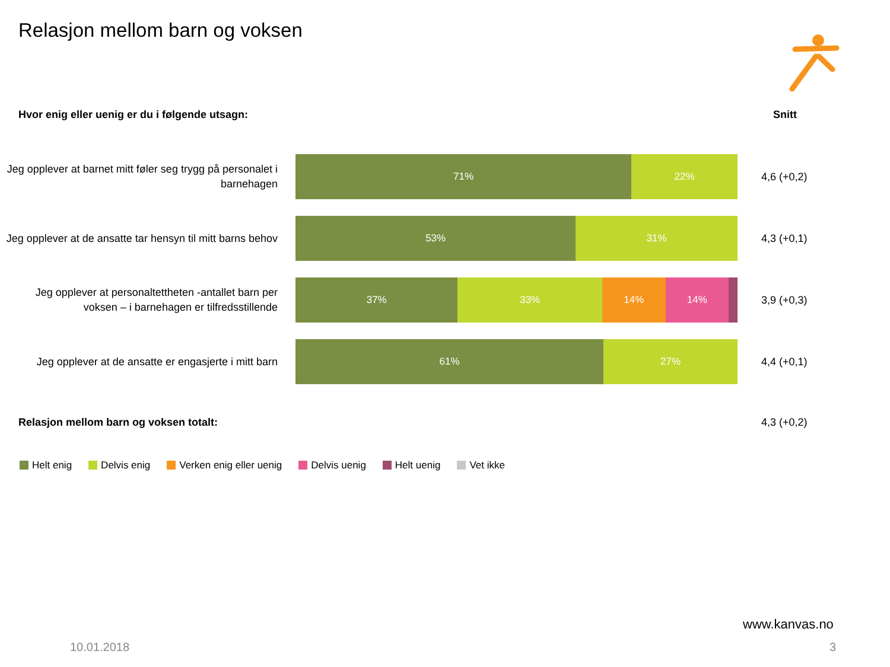Relasjon mellom barn og voksen
Hvor enig eller uenig er du i følgende utsagn:
Snitt
Jeg opplever at barnet mitt føler seg trygg på personalet i barnehagen
71% 22% 4,6 (+0,2)
Jeg opplever at de ansatte tar hensyn til mitt barns behov
53% 31% 4,3 (+0,1)
Jeg opplever at personaltettheten -antallet barn per voksen – i barnehagen er tilfredsstillende
37% 33% 14% 14% 3,9 (+0,3)
Jeg opplever at de ansatte er engasjerte i mitt barn
61% 27% 4,4 (+0,1)
Relasjon mellom barn og voksen totalt:
4,3 (+0,2)
Helt enig Delvis enig Verken enig eller uenig Delvis uenig Helt uenig Vet ikke
www.kanvas.no
10.01.2018 3